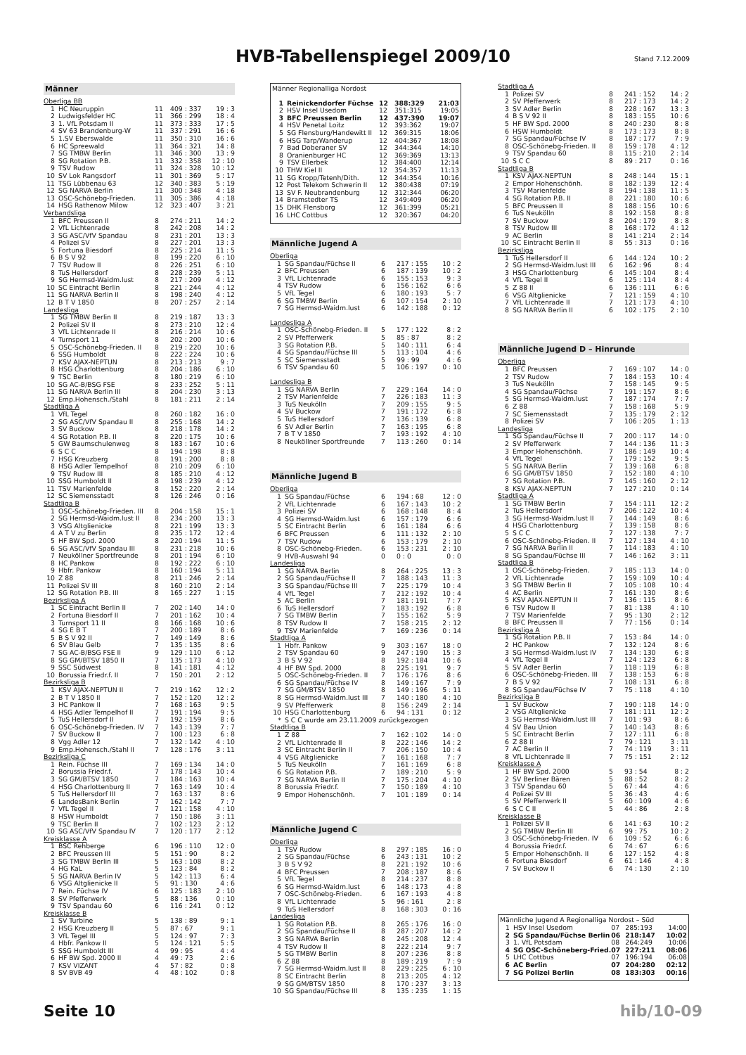HVB-Tabellenspiegel 2009/10
Stand 7.12.2009
Männer
| Oberliga BB | | | | |
| --- | --- | --- | --- | --- |
| 1 | HC Neuruppin | 11 | 409 : 337 | 19 : 3 |
| 2 | Ludwigsfelder HC | 11 | 366 : 299 | 18 : 4 |
| 3 | 1. VfL Potsdam II | 11 | 373 : 333 | 17 : 5 |
| 4 | SV 63 Brandenburg-W | 11 | 337 : 291 | 16 : 6 |
| 5 | 1.SV Eberswalde | 11 | 350 : 310 | 16 : 6 |
| 6 | HC Spreewald | 11 | 364 : 321 | 14 : 8 |
| 7 | SG TMBW Berlin | 11 | 346 : 300 | 13 : 9 |
| 8 | SG Rotation P.B. | 11 | 332 : 358 | 12 : 10 |
| 9 | TSV Rudow | 11 | 324 : 328 | 10 : 12 |
| 10 | SV Lok Rangsdorf | 11 | 301 : 369 | 5 : 17 |
| 11 | TSG Lübbenau 63 | 12 | 340 : 383 | 5 : 19 |
| 12 | SG NARVA Berlin | 11 | 300 : 348 | 4 : 18 |
| 13 | OSC-Schönebg-Frieden. | 11 | 305 : 386 | 4 : 18 |
| 14 | HSG Rathenow Milow | 12 | 323 : 407 | 3 : 21 |
| Verbandsliga | | | | |
| 1 | BFC Preussen II | 8 | 274 : 211 | 14 : 2 |
| 2 | VfL Lichtenrade | 8 | 242 : 208 | 14 : 2 |
| 3 | SG ASC/VfV Spandau | 8 | 231 : 201 | 13 : 3 |
| 4 | Polizei SV | 8 | 227 : 201 | 13 : 3 |
| 5 | Fortuna Biesdorf | 8 | 225 : 214 | 11 : 5 |
| 6 | B S V 92 | 8 | 199 : 220 | 6 : 10 |
| 7 | TSV Rudow II | 8 | 226 : 251 | 6 : 10 |
| 8 | TuS Hellersdorf | 8 | 228 : 239 | 5 : 11 |
| 9 | SG Hermsd-Waidm.lust | 8 | 217 : 209 | 4 : 12 |
| 10 | SC Eintracht Berlin | 8 | 221 : 244 | 4 : 12 |
| 11 | SG NARVA Berlin II | 8 | 198 : 240 | 4 : 12 |
| 12 | B T V 1850 | 8 | 207 : 257 | 2 : 14 |
| Landesliga | | | | |
| 1 | SG TMBW Berlin II | 8 | 219 : 187 | 13 : 3 |
| 2 | Polizei SV II | 8 | 273 : 210 | 12 : 4 |
| 3 | VfL Lichtenrade II | 8 | 216 : 214 | 10 : 6 |
| 4 | Turnsport 11 | 8 | 202 : 200 | 10 : 6 |
| 5 | OSC-Schönebg-Frieden. II | 8 | 219 : 220 | 10 : 6 |
| 6 | SSG Humboldt | 8 | 222 : 224 | 10 : 6 |
| 7 | KSV AJAX-NEPTUN | 8 | 213 : 213 | 9 : 7 |
| 8 | HSG Charlottenburg | 8 | 204 : 186 | 6 : 10 |
| 9 | TSC Berlin | 8 | 180 : 219 | 6 : 10 |
| 10 | SG AC-B/BSG FSE | 8 | 233 : 252 | 5 : 11 |
| 11 | SG NARVA Berlin III | 8 | 204 : 230 | 3 : 13 |
| 12 | Emp.Hohensch./Stahl | 8 | 181 : 211 | 2 : 14 |
| Stadtliga A | | | | |
| 1 | VfL Tegel | 8 | 260 : 182 | 16 : 0 |
| 2 | SG ASC/VfV Spandau II | 8 | 255 : 168 | 14 : 2 |
| 3 | SV Buckow | 8 | 218 : 178 | 14 : 2 |
| 4 | SG Rotation P.B. II | 8 | 220 : 175 | 10 : 6 |
| 5 | GW Baumschulenweg | 8 | 183 : 167 | 10 : 6 |
| 6 | S C C | 8 | 194 : 198 | 8 : 8 |
| 7 | HSG Kreuzberg | 8 | 191 : 200 | 8 : 8 |
| 8 | HSG Adler Tempelhof | 8 | 210 : 209 | 6 : 10 |
| 9 | TSV Rudow III | 8 | 185 : 210 | 4 : 12 |
| 10 | SSG Humboldt II | 8 | 198 : 239 | 4 : 12 |
| 11 | TSV Marienfelde | 8 | 152 : 220 | 2 : 14 |
| 12 | SC Siemensstadt | 8 | 126 : 246 | 0 : 16 |
| Stadtliga B | | | | |
| 1 | OSC-Schönebg-Frieden. III | 8 | 204 : 158 | 15 : 1 |
| 2 | SG Hermsd-Waidm.lust II | 8 | 234 : 200 | 13 : 3 |
| 3 | VSG Altglienicke | 8 | 221 : 199 | 13 : 3 |
| 4 | A T V zu Berlin | 8 | 235 : 172 | 12 : 4 |
| 5 | HF BW Spd. 2000 | 8 | 220 : 194 | 11 : 5 |
| 6 | SG ASC/VfV Spandau III | 8 | 231 : 218 | 10 : 6 |
| 7 | Neuköllner Sportfreunde | 8 | 201 : 194 | 6 : 10 |
| 8 | HC Pankow | 8 | 192 : 222 | 6 : 10 |
| 9 | Hbfr. Pankow | 8 | 160 : 194 | 5 : 11 |
| 10 | Z 88 | 8 | 211 : 246 | 2 : 14 |
| 11 | Polizei SV III | 8 | 160 : 210 | 2 : 14 |
| 12 | SG Rotation P.B. III | 8 | 165 : 227 | 1 : 15 |
| Bezirksliga A | | | | |
| 1 | SC Eintracht Berlin II | 7 | 202 : 140 | 14 : 0 |
| 2 | Fortuna Biesdorf II | 7 | 201 : 162 | 10 : 4 |
| 3 | Turnsport 11 II | 8 | 166 : 168 | 10 : 6 |
| 4 | SG E B T | 7 | 200 : 189 | 8 : 6 |
| 5 | B S V 92 II | 7 | 149 : 149 | 8 : 6 |
| 6 | SV Blau Gelb | 7 | 135 : 135 | 8 : 6 |
| 7 | SG AC-B/BSG FSE II | 9 | 129 : 110 | 6 : 12 |
| 8 | SG GM/BTSV 1850 II | 7 | 135 : 173 | 4 : 10 |
| 9 | SSC Südwest | 8 | 141 : 181 | 4 : 12 |
| 10 | Borussia Friedr.f. II | 7 | 150 : 201 | 2 : 12 |
| Bezirksliga B | | | | |
| 1 | KSV AJAX-NEPTUN II | 7 | 219 : 162 | 12 : 2 |
| 2 | B T V 1850 II | 7 | 152 : 120 | 12 : 2 |
| 3 | HC Pankow II | 7 | 168 : 163 | 9 : 5 |
| 4 | HSG Adler Tempelhof II | 7 | 191 : 194 | 9 : 5 |
| 5 | TuS Hellersdorf II | 7 | 192 : 159 | 8 : 6 |
| 6 | OSC-Schönebg-Frieden. IV | 7 | 143 : 139 | 7 : 7 |
| 7 | SV Buckow II | 7 | 100 : 123 | 6 : 8 |
| 8 | Vgg Adler 12 | 7 | 132 : 142 | 4 : 10 |
| 9 | Emp.Hohensch./Stahl II | 7 | 128 : 176 | 3 : 11 |
| Bezirksliga C | | | | |
| 1 | Rein. Füchse III | 7 | 169 : 134 | 14 : 0 |
| 2 | Borussia Friedr.f. | 7 | 178 : 143 | 10 : 4 |
| 3 | SG GM/BTSV 1850 | 7 | 184 : 163 | 10 : 4 |
| 4 | HSG Charlottenburg II | 7 | 163 : 149 | 10 : 4 |
| 5 | TuS Hellersdorf III | 7 | 163 : 137 | 8 : 6 |
| 6 | LandesBank Berlin | 7 | 162 : 142 | 7 : 7 |
| 7 | VfL Tegel II | 7 | 121 : 158 | 4 : 10 |
| 8 | HSW Humboldt | 7 | 150 : 186 | 3 : 11 |
| 9 | TSC Berlin II | 7 | 102 : 123 | 2 : 12 |
| 10 | SG ASC/VfV Spandau IV | 7 | 120 : 177 | 2 : 12 |
| Kreisklasse A | | | | |
| 1 | BSC Rehberge | 6 | 196 : 110 | 12 : 0 |
| 2 | BFC Preussen III | 5 | 151 : 90 | 8 : 2 |
| 3 | SG TMBW Berlin III | 5 | 163 : 108 | 8 : 2 |
| 4 | HG KaL | 5 | 123 : 84 | 8 : 2 |
| 5 | SG NARVA Berlin IV | 5 | 142 : 113 | 6 : 4 |
| 6 | VSG Altglienicke II | 5 | 91 : 130 | 4 : 6 |
| 7 | Rein. Füchse IV | 6 | 125 : 183 | 2 : 10 |
| 8 | SV Pfefferwerk | 5 | 88 : 136 | 0 : 10 |
| 9 | TSV Spandau 60 | 6 | 116 : 241 | 0 : 12 |
| Kreisklasse B | | | | |
| 1 | SV Turbine | 5 | 138 : 89 | 9 : 1 |
| 2 | HSG Kreuzberg II | 5 | 87 : 67 | 9 : 1 |
| 3 | VfL Tegel III | 5 | 124 : 97 | 7 : 3 |
| 4 | Hbfr. Pankow II | 5 | 124 : 121 | 5 : 5 |
| 5 | SSG Humboldt III | 4 | 99 : 95 | 4 : 4 |
| 6 | HF BW Spd. 2000 II | 4 | 49 : 73 | 2 : 6 |
| 7 | KSV VIZANT | 4 | 57 : 82 | 0 : 8 |
| 8 | SV BVB 49 | 4 | 48 : 102 | 0 : 8 |
| Männer Regionalliga Nordost | | | | |
| 1 | Reinickendorfer Füchse | 12 | 388:329 | 21:03 |
| 2 | HSV Insel Usedom | 12 | 351:315 | 19:05 |
| 3 | BFC Preussen Berlin | 12 | 437:390 | 19:07 |
| 4 | HSV Penetal Loitz | 12 | 393:362 | 19:07 |
| 5 | SG Flensburg/Handewitt II | 12 | 369:315 | 18:06 |
| 6 | HSG Tarp/Wanderup | 12 | 404:367 | 18:08 |
| 7 | Bad Doberaner SV | 12 | 344:344 | 14:10 |
| 8 | Oranienburger HC | 12 | 369:369 | 13:13 |
| 9 | TSV Ellerbek | 12 | 384:400 | 12:14 |
| 10 | THW Kiel II | 12 | 354:357 | 11:13 |
| 11 | SG Kropp/Tetenh/Dith. | 12 | 344:354 | 10:16 |
| 12 | Post Telekom Schwerin II | 12 | 380:438 | 07:19 |
| 13 | SV F. Neubrandenburg | 12 | 312:344 | 06:20 |
| 14 | Bramstedter TS | 12 | 349:409 | 06:20 |
| 15 | DHK Flensborg | 12 | 361:399 | 05:21 |
| 16 | LHC Cottbus | 12 | 320:367 | 04:20 |
Männliche Jugend A
| Oberliga | | | | |
| --- | --- | --- | --- | --- |
| 1 | SG Spandau/Füchse II | 6 | 217 : 155 | 10 : 2 |
| 2 | BFC Preussen | 6 | 187 : 139 | 10 : 2 |
| 3 | VfL Lichtenrade | 6 | 155 : 153 | 9 : 3 |
| 4 | TSV Rudow | 6 | 156 : 162 | 6 : 6 |
| 5 | VfL Tegel | 6 | 180 : 193 | 5 : 7 |
| 6 | SG TMBW Berlin | 6 | 107 : 154 | 2 : 10 |
| 7 | SG Hermsd-Waidm.lust | 6 | 142 : 188 | 0 : 12 |
| Landesliga A | | | | |
| 1 | OSC-Schönebg-Frieden. II | 5 | 177 : 122 | 8 : 2 |
| 2 | SV Pfefferwerk | 5 | 85 : 87 | 8 : 2 |
| 3 | SG Rotation P.B. | 5 | 140 : 111 | 6 : 4 |
| 4 | SG Spandau/Füchse III | 5 | 113 : 104 | 4 : 6 |
| 5 | SC Siemensstadt | 5 | 99 : 99 | 4 : 6 |
| 6 | TSV Spandau 60 | 5 | 106 : 197 | 0 : 10 |
| Landesliga B | | | | |
| 1 | SG NARVA Berlin | 7 | 229 : 164 | 14 : 0 |
| 2 | TSV Marienfelde | 7 | 226 : 183 | 11 : 3 |
| 3 | TuS Neukölln | 7 | 209 : 155 | 9 : 5 |
| 4 | SV Buckow | 7 | 191 : 172 | 6 : 8 |
| 5 | TuS Hellersdorf | 7 | 136 : 139 | 6 : 8 |
| 6 | SV Adler Berlin | 7 | 163 : 195 | 6 : 8 |
| 7 | B T V 1850 | 7 | 193 : 192 | 4 : 10 |
| 8 | Neuköllner Sportfreunde | 7 | 113 : 260 | 0 : 14 |
Männliche Jugend B
| Oberliga | | | | |
| --- | --- | --- | --- | --- |
| 1 | SG Spandau/Füchse | 6 | 194 : 68 | 12 : 0 |
| 2 | VfL Lichtenrade | 6 | 167 : 143 | 10 : 2 |
| 3 | Polizei SV | 6 | 168 : 148 | 8 : 4 |
| 4 | SG Hermsd-Waidm.lust | 6 | 157 : 179 | 6 : 6 |
| 5 | SC Eintracht Berlin | 6 | 161 : 184 | 6 : 6 |
| 6 | BFC Preussen | 6 | 111 : 132 | 2 : 10 |
| 7 | TSV Rudow | 6 | 153 : 179 | 2 : 10 |
| 8 | OSC-Schönebg-Frieden. | 6 | 153 : 231 | 2 : 10 |
| 9 | HVB-Auswahl 94 | 0 | 0 : 0 | 0 : 0 |
| Landesliga | | | | |
| 1 | SG NARVA Berlin | 8 | 264 : 225 | 13 : 3 |
| 2 | SG Spandau/Füchse II | 7 | 188 : 143 | 11 : 3 |
| 3 | SG Spandau/Füchse III | 7 | 225 : 179 | 10 : 4 |
| 4 | VfL Tegel | 7 | 212 : 192 | 10 : 4 |
| 5 | AC Berlin | 7 | 181 : 191 | 7 : 7 |
| 6 | TuS Hellersdorf | 7 | 183 : 192 | 6 : 8 |
| 7 | SG TMBW Berlin | 7 | 155 : 162 | 5 : 9 |
| 8 | TSV Rudow II | 7 | 158 : 215 | 2 : 12 |
| 9 | TSV Marienfelde | 7 | 169 : 236 | 0 : 14 |
| Stadtliga A | | | | |
| 1 | Hbfr. Pankow | 9 | 303 : 167 | 18 : 0 |
| 2 | TSV Spandau 60 | 9 | 247 : 190 | 15 : 3 |
| 3 | B S V 92 | 8 | 192 : 184 | 10 : 6 |
| 4 | HF BW Spd. 2000 | 8 | 225 : 191 | 9 : 7 |
| 5 | OSC-Schönebg-Frieden. II | 7 | 176 : 176 | 8 : 6 |
| 6 | SG Spandau/Füchse IV | 8 | 149 : 167 | 7 : 9 |
| 7 | SG GM/BTSV 1850 | 8 | 149 : 196 | 5 : 11 |
| 8 | SG Hermsd-Waidm.lust III | 7 | 140 : 180 | 4 : 10 |
| 9 | SV Pfefferwerk | 8 | 156 : 249 | 2 : 14 |
| 10 | HSG Charlottenburg | 6 | 94 : 131 | 0 : 12 |
| * | S C C wurde am 23.11.2009 zurückgezogen | | | |
| Stadtliga B | | | | |
| 1 | Z 88 | 7 | 162 : 102 | 14 : 0 |
| 2 | VfL Lichtenrade II | 8 | 222 : 146 | 14 : 2 |
| 3 | SC Eintracht Berlin II | 7 | 206 : 150 | 10 : 4 |
| 4 | VSG Altglienicke | 7 | 161 : 168 | 7 : 7 |
| 5 | TuS Neukölln | 7 | 161 : 169 | 6 : 8 |
| 6 | SG Rotation P.B. | 7 | 189 : 210 | 5 : 9 |
| 7 | SG NARVA Berlin II | 7 | 175 : 204 | 4 : 10 |
| 8 | Borussia Friedr.f. | 7 | 150 : 189 | 4 : 10 |
| 9 | Empor Hohenschönh. | 7 | 101 : 189 | 0 : 14 |
Männliche Jugend C
| Oberliga | | | | |
| --- | --- | --- | --- | --- |
| 1 | TSV Rudow | 8 | 297 : 185 | 16 : 0 |
| 2 | SG Spandau/Füchse | 6 | 243 : 131 | 10 : 2 |
| 3 | B S V 92 | 8 | 221 : 192 | 10 : 6 |
| 4 | BFC Preussen | 7 | 208 : 187 | 8 : 6 |
| 5 | VfL Tegel | 8 | 214 : 237 | 8 : 8 |
| 6 | SG Hermsd-Waidm.lust | 6 | 148 : 173 | 4 : 8 |
| 7 | OSC-Schönebg-Frieden. | 6 | 167 : 193 | 4 : 8 |
| 8 | VfL Lichtenrade | 5 | 96 : 161 | 2 : 8 |
| 9 | TuS Hellersdorf | 8 | 168 : 303 | 0 : 16 |
| Landesliga | | | | |
| 1 | SG Rotation P.B. | 8 | 265 : 176 | 16 : 0 |
| 2 | SG Spandau/Füchse II | 8 | 287 : 207 | 14 : 2 |
| 3 | SG NARVA Berlin | 8 | 245 : 208 | 12 : 4 |
| 4 | TSV Rudow II | 8 | 222 : 214 | 9 : 7 |
| 5 | SG TMBW Berlin | 8 | 207 : 236 | 8 : 8 |
| 6 | Z 88 | 8 | 189 : 219 | 7 : 9 |
| 7 | SG Hermsd-Waidm.lust II | 8 | 229 : 225 | 6 : 10 |
| 8 | SC Eintracht Berlin | 8 | 213 : 205 | 4 : 12 |
| 9 | SG GM/BTSV 1850 | 8 | 170 : 237 | 3 : 13 |
| 10 | SG Spandau/Füchse III | 8 | 135 : 235 | 1 : 15 |
| Stadtliga A | | | | |
| --- | --- | --- | --- | --- |
| 1 | Polizei SV | 8 | 241 : 152 | 14 : 2 |
| 2 | SV Pfefferwerk | 8 | 217 : 173 | 14 : 2 |
| 3 | SV Adler Berlin | 8 | 228 : 167 | 13 : 3 |
| 4 | B S V 92 II | 8 | 183 : 155 | 10 : 6 |
| 5 | HF BW Spd. 2000 | 8 | 240 : 230 | 8 : 8 |
| 6 | HSW Humboldt | 8 | 173 : 173 | 8 : 8 |
| 7 | SG Spandau/Füchse IV | 8 | 187 : 177 | 7 : 9 |
| 8 | OSC-Schönebg-Frieden. II | 8 | 159 : 178 | 4 : 12 |
| 9 | TSV Spandau 60 | 8 | 115 : 210 | 2 : 14 |
| 10 | S C C | 8 | 89 : 217 | 0 : 16 |
| Stadtliga B | | | | |
| 1 | KSV AJAX-NEPTUN | 8 | 248 : 144 | 15 : 1 |
| 2 | Empor Hohenschönh. | 8 | 182 : 139 | 12 : 4 |
| 3 | TSV Marienfelde | 8 | 194 : 138 | 11 : 5 |
| 4 | SG Rotation P.B. II | 8 | 221 : 180 | 10 : 6 |
| 5 | BFC Preussen II | 8 | 188 : 156 | 10 : 6 |
| 6 | TuS Neukölln | 8 | 192 : 158 | 8 : 8 |
| 7 | SV Buckow | 8 | 204 : 179 | 8 : 8 |
| 8 | TSV Rudow III | 8 | 168 : 172 | 4 : 12 |
| 9 | AC Berlin | 8 | 141 : 214 | 2 : 14 |
| 10 | SC Eintracht Berlin II | 8 | 55 : 313 | 0 : 16 |
| Bezirksliga | | | | |
| 1 | TuS Hellersdorf II | 6 | 144 : 124 | 10 : 2 |
| 2 | SG Hermsd-Waidm.lust III | 6 | 162 : 96 | 8 : 4 |
| 3 | HSG Charlottenburg | 6 | 145 : 104 | 8 : 4 |
| 4 | VfL Tegel II | 6 | 125 : 114 | 8 : 4 |
| 5 | Z 88 II | 6 | 136 : 111 | 6 : 6 |
| 6 | VSG Altglienicke | 7 | 121 : 159 | 4 : 10 |
| 7 | VfL Lichtenrade II | 7 | 121 : 173 | 4 : 10 |
| 8 | SG NARVA Berlin II | 6 | 102 : 175 | 2 : 10 |
Männliche Jugend D – Hinrunde
| Oberliga | | | | |
| --- | --- | --- | --- | --- |
| 1 | BFC Preussen | 7 | 169 : 107 | 14 : 0 |
| 2 | TSV Rudow | 7 | 184 : 153 | 10 : 4 |
| 3 | TuS Neukölln | 7 | 158 : 145 | 9 : 5 |
| 4 | SG Spandau/Füchse | 7 | 191 : 157 | 8 : 6 |
| 5 | SG Hermsd-Waidm.lust | 7 | 187 : 174 | 7 : 7 |
| 6 | Z 88 | 7 | 158 : 168 | 5 : 9 |
| 7 | SC Siemensstadt | 7 | 135 : 179 | 2 : 12 |
| 8 | Polizei SV | 7 | 106 : 205 | 1 : 13 |
| Landesliga | | | | |
| 1 | SG Spandau/Füchse II | 7 | 200 : 117 | 14 : 0 |
| 2 | SV Pfefferwerk | 7 | 144 : 136 | 11 : 3 |
| 3 | Empor Hohenschönh. | 7 | 186 : 149 | 10 : 4 |
| 4 | VfL Tegel | 7 | 179 : 152 | 9 : 5 |
| 5 | SG NARVA Berlin | 7 | 139 : 168 | 6 : 8 |
| 6 | SG GM/BTSV 1850 | 7 | 152 : 180 | 4 : 10 |
| 7 | SG Rotation P.B. | 7 | 145 : 160 | 2 : 12 |
| 8 | KSV AJAX-NEPTUN | 7 | 127 : 210 | 0 : 14 |
| Stadtliga A | | | | |
| 1 | SG TMBW Berlin | 7 | 154 : 111 | 12 : 2 |
| 2 | TuS Hellersdorf | 7 | 206 : 122 | 10 : 4 |
| 3 | SG Hermsd-Waidm.lust II | 7 | 144 : 149 | 8 : 6 |
| 4 | HSG Charlottenburg | 7 | 139 : 158 | 8 : 6 |
| 5 | S C C | 7 | 127 : 138 | 7 : 7 |
| 6 | OSC-Schönebg-Frieden. II | 7 | 127 : 134 | 4 : 10 |
| 7 | SG NARVA Berlin II | 7 | 114 : 183 | 4 : 10 |
| 8 | SG Spandau/Füchse III | 7 | 146 : 162 | 3 : 11 |
| Stadtliga B | | | | |
| 1 | OSC-Schönebg-Frieden. | 7 | 185 : 113 | 14 : 0 |
| 2 | VfL Lichtenrade | 7 | 159 : 109 | 10 : 4 |
| 3 | SG TMBW Berlin II | 7 | 105 : 108 | 10 : 4 |
| 4 | AC Berlin | 7 | 161 : 130 | 8 : 6 |
| 5 | KSV AJAX-NEPTUN II | 7 | 136 : 115 | 8 : 6 |
| 6 | TSV Rudow II | 7 | 81 : 138 | 4 : 10 |
| 7 | TSV Marienfelde | 7 | 95 : 130 | 2 : 12 |
| 8 | BFC Preussen II | 7 | 77 : 156 | 0 : 14 |
| Bezirksliga A | | | | |
| 1 | SG Rotation P.B. II | 7 | 153 : 84 | 14 : 0 |
| 2 | HC Pankow | 7 | 132 : 124 | 8 : 6 |
| 3 | SG Hermsd-Waidm.lust IV | 7 | 134 : 130 | 6 : 8 |
| 4 | VfL Tegel II | 7 | 124 : 123 | 6 : 8 |
| 5 | SV Adler Berlin | 7 | 118 : 119 | 6 : 8 |
| 6 | OSC-Schönebg-Frieden. III | 7 | 138 : 153 | 6 : 8 |
| 7 | B S V 92 | 7 | 108 : 131 | 6 : 8 |
| 8 | SG Spandau/Füchse IV | 7 | 75 : 118 | 4 : 10 |
| Bezirksliga B | | | | |
| 1 | SV Buckow | 7 | 190 : 118 | 14 : 0 |
| 2 | VSG Altglienicke | 7 | 181 : 111 | 12 : 2 |
| 3 | SG Hermsd-Waidm.lust III | 7 | 101 : 93 | 8 : 6 |
| 4 | SV Bau Union | 7 | 140 : 143 | 8 : 6 |
| 5 | SC Eintracht Berlin | 7 | 127 : 111 | 6 : 8 |
| 6 | Z 88 II | 7 | 79 : 121 | 3 : 11 |
| 7 | AC Berlin II | 7 | 74 : 119 | 3 : 11 |
| 8 | VfL Lichtenrade II | 7 | 75 : 151 | 2 : 12 |
| Kreisklasse A | | | | |
| 1 | HF BW Spd. 2000 | 5 | 93 : 54 | 8 : 2 |
| 2 | SV Berliner Bären | 5 | 88 : 52 | 8 : 2 |
| 3 | TSV Spandau 60 | 5 | 67 : 44 | 4 : 6 |
| 4 | Polizei SV III | 5 | 36 : 43 | 4 : 6 |
| 5 | SV Pfefferwerk II | 5 | 60 : 109 | 4 : 6 |
| 6 | S C C II | 5 | 44 : 86 | 2 : 8 |
| Kreisklasse B | | | | |
| 1 | Polizei SV II | 6 | 141 : 63 | 10 : 2 |
| 2 | SG TMBW Berlin III | 6 | 99 : 75 | 10 : 2 |
| 3 | OSC-Schönebg-Frieden. IV | 6 | 109 : 52 | 6 : 6 |
| 4 | Borussia Friedr.f. | 6 | 74 : 67 | 6 : 6 |
| 5 | Empor Hohenschönh. II | 6 | 127 : 152 | 4 : 8 |
| 6 | Fortuna Biesdorf | 6 | 61 : 146 | 4 : 8 |
| 7 | SV Buckow II | 6 | 74 : 130 | 2 : 10 |
| Männliche Jugend A Regionalliga Nordost – Süd | | | | |
| 1 | HSV Insel Usedom | 07 | 285:193 | 14:00 |
| 2 | SG Spandau/Füchse Berlin | 06 | 218:147 | 10:02 |
| 3 | 1. VfL Potsdam | 08 | 264:249 | 10:06 |
| 4 | SG OSC-Schöneberg-Fried. | 07 | 227:211 | 08:06 |
| 5 | LHC Cottbus | 07 | 196:194 | 06:08 |
| 6 | AC Berlin | 07 | 204:280 | 02:12 |
| 7 | SG Polizei Berlin | 08 | 183:303 | 00:16 |
Seite 10 hib/10-09